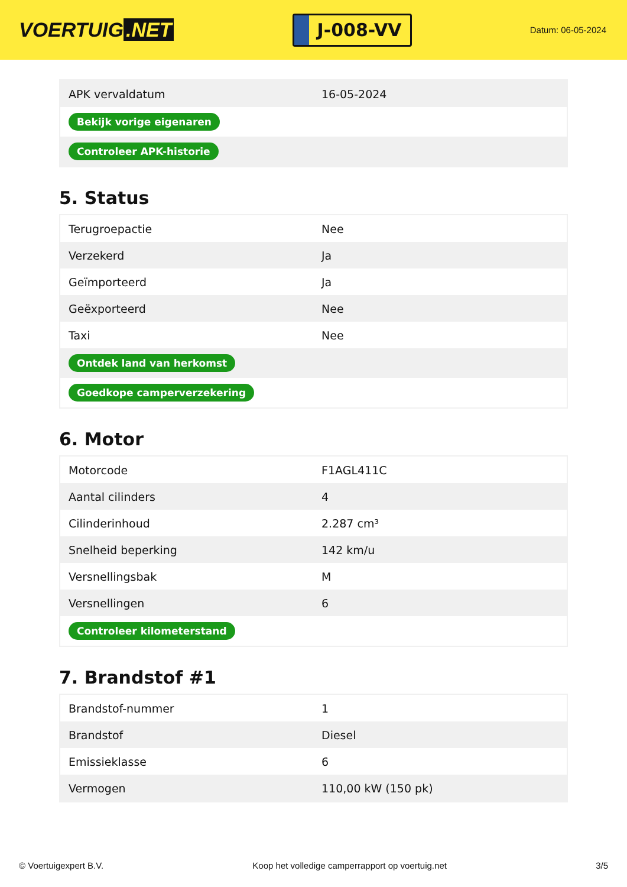VOERTUIG.NET
J-008-VV
Datum: 06-05-2024
| APK vervaldatum | 16-05-2024 |
| Bekijk vorige eigenaren | |
| Controleer APK-historie | |
5. Status
| Terugroepactie | Nee |
| Verzekerd | Ja |
| Geïmporteerd | Ja |
| Geëxporteerd | Nee |
| Taxi | Nee |
| Ontdek land van herkomst | |
| Goedkope camperverzekering | |
6. Motor
| Motorcode | F1AGL411C |
| Aantal cilinders | 4 |
| Cilinderinhoud | 2.287 cm³ |
| Snelheid beperking | 142 km/u |
| Versnellingsbak | M |
| Versnellingen | 6 |
| Controleer kilometerstand | |
7. Brandstof #1
| Brandstof-nummer | 1 |
| Brandstof | Diesel |
| Emissieklasse | 6 |
| Vermogen | 110,00 kW (150 pk) |
© Voertuigexpert B.V. Koop het volledige camperrapport op voertuig.net 3/5